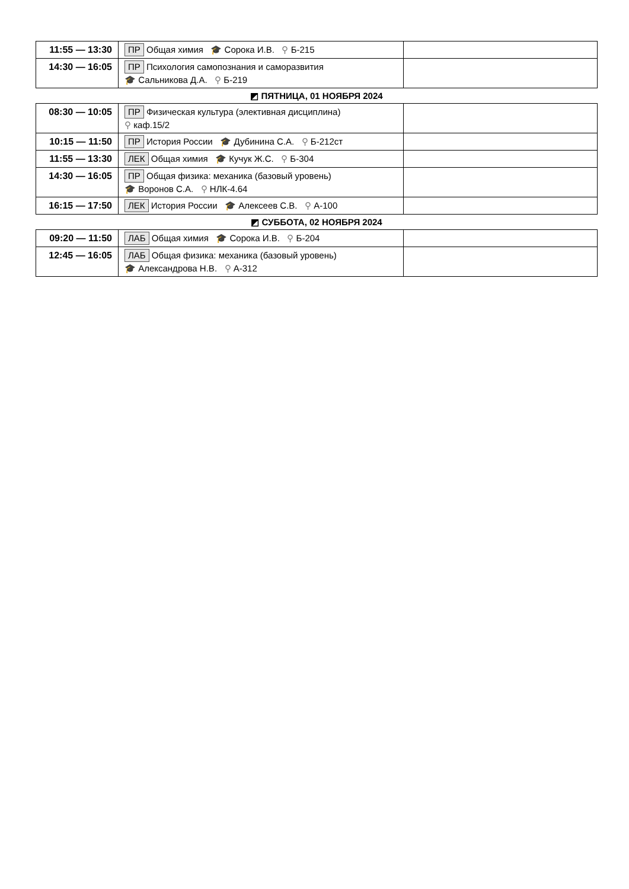| 11:55 — 13:30 | ПР Общая химия 🎓 Сорока И.В. ⚲ Б-215 | |
| 14:30 — 16:05 | ПР Психология самопознания и саморазвития 🎓 Сальникова Д.А. ⚲ Б-219 | |
◩ ПЯТНИЦА, 01 НОЯБРЯ 2024
| 08:30 — 10:05 | ПР Физическая культура (элективная дисциплина) ⚲ каф.15/2 | |
| 10:15 — 11:50 | ПР История России 🎓 Дубинина С.А. ⚲ Б-212ст | |
| 11:55 — 13:30 | ЛЕК Общая химия 🎓 Кучук Ж.С. ⚲ Б-304 | |
| 14:30 — 16:05 | ПР Общая физика: механика (базовый уровень) 🎓 Воронов С.А. ⚲ НЛК-4.64 | |
| 16:15 — 17:50 | ЛЕК История России 🎓 Алексеев С.В. ⚲ А-100 | |
◩ СУББОТА, 02 НОЯБРЯ 2024
| 09:20 — 11:50 | ЛАБ Общая химия 🎓 Сорока И.В. ⚲ Б-204 | |
| 12:45 — 16:05 | ЛАБ Общая физика: механика (базовый уровень) 🎓 Александрова Н.В. ⚲ А-312 | |